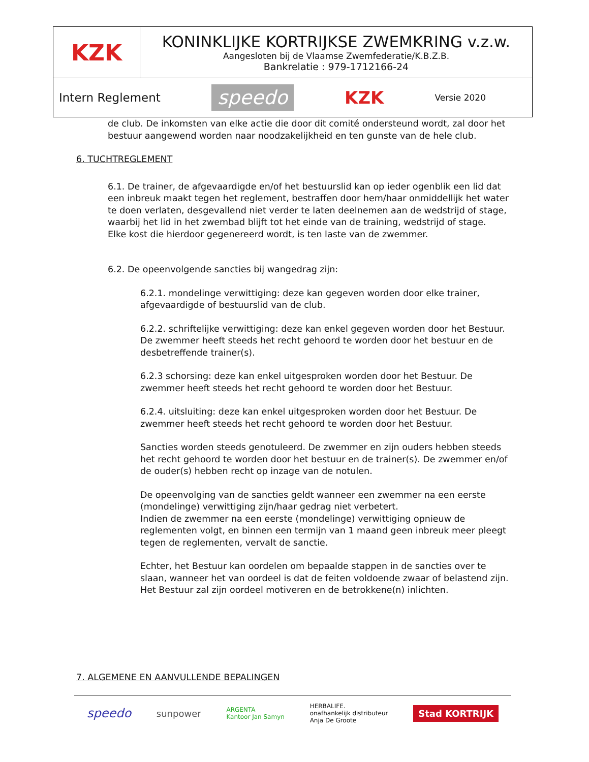| KZK | KONINKLIJKE KORTRIJKSE ZWEMKRING v.z.w. Aangesloten bij de Vlaamse Zwemfederatie/K.B.Z.B. Bankrelatie : 979-1712166-24 |
| Intern Reglement speedo KZK Versie 2020 | |
de club. De inkomsten van elke actie die door dit comité ondersteund wordt, zal door het bestuur aangewend worden naar noodzakelijkheid en ten gunste van de hele club.
6. TUCHTREGLEMENT
6.1. De trainer, de afgevaardigde en/of het bestuurslid kan op ieder ogenblik een lid dat een inbreuk maakt tegen het reglement, bestraffen door hem/haar onmiddellijk het water te doen verlaten, desgevallend niet verder te laten deelnemen aan de wedstrijd of stage, waarbij het lid in het zwembad blijft tot het einde van de training, wedstrijd of stage.
Elke kost die hierdoor gegenereerd wordt, is ten laste van de zwemmer.
6.2. De opeenvolgende sancties bij wangedrag zijn:
6.2.1. mondelinge verwittiging: deze kan gegeven worden door elke trainer, afgevaardigde of bestuurslid van de club.
6.2.2. schriftelijke verwittiging: deze kan enkel gegeven worden door het Bestuur. De zwemmer heeft steeds het recht gehoord te worden door het bestuur en de desbetreffende trainer(s).
6.2.3 schorsing: deze kan enkel uitgesproken worden door het Bestuur. De zwemmer heeft steeds het recht gehoord te worden door het Bestuur.
6.2.4. uitsluiting: deze kan enkel uitgesproken worden door het Bestuur. De zwemmer heeft steeds het recht gehoord te worden door het Bestuur.
Sancties worden steeds genotuleerd. De zwemmer en zijn ouders hebben steeds het recht gehoord te worden door het bestuur en de trainer(s). De zwemmer en/of de ouder(s) hebben recht op inzage van de notulen.
De opeenvolging van de sancties geldt wanneer een zwemmer na een eerste (mondelinge) verwittiging zijn/haar gedrag niet verbetert.
Indien de zwemmer na een eerste (mondelinge) verwittiging opnieuw de reglementen volgt, en binnen een termijn van 1 maand geen inbreuk meer pleegt tegen de reglementen, vervalt de sanctie.
Echter, het Bestuur kan oordelen om bepaalde stappen in de sancties over te slaan, wanneer het van oordeel is dat de feiten voldoende zwaar of belastend zijn. Het Bestuur zal zijn oordeel motiveren en de betrokkene(n) inlichten.
7. ALGEMENE EN AANVULLENDE BEPALINGEN
speedo sunpower ARGENTA
Kantoor Jan Samyn HERBALIFE.
onafhankelijk distributeur
Anja De Groote Stad KORTRIJK